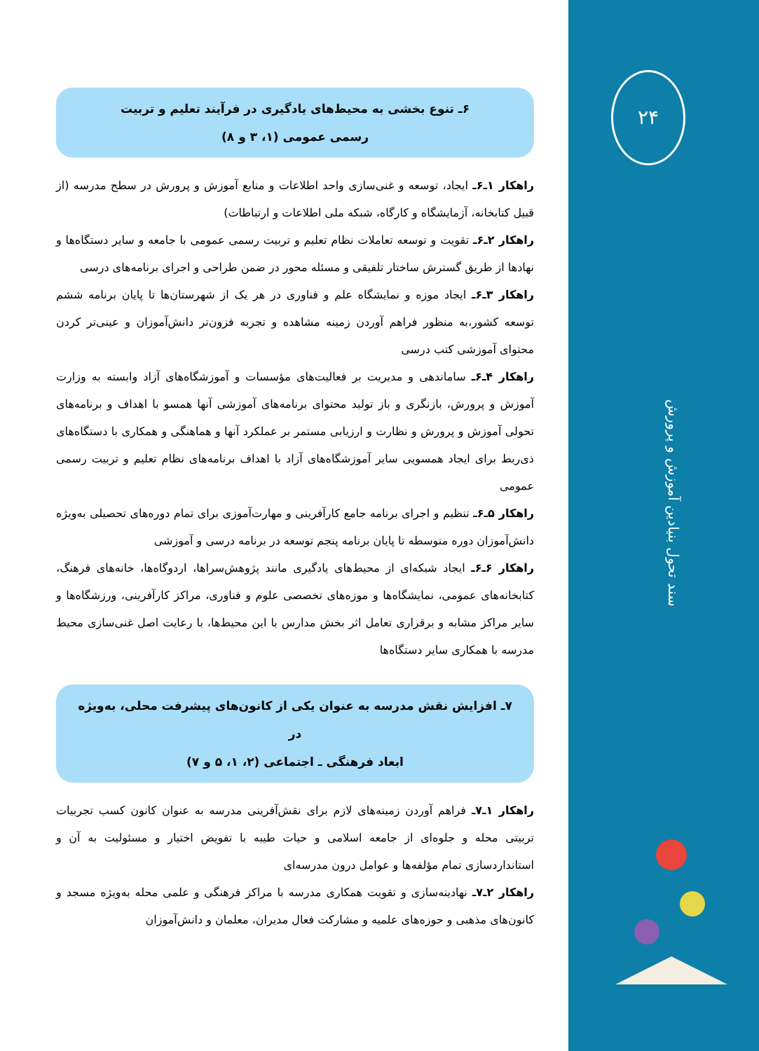۲۴
سند تحول بنیادین آموزش و پرورش
۶ـ تنوع بخشی به محیط‌های یادگیری در فرآیند تعلیم و تربیت
رسمی عمومی (۱، ۳ و ۸)
راهکار ۱ـ۶ـ ایجاد، توسعه و غنی‌سازی واحد اطلاعات و منابع آموزش و پرورش در سطح مدرسه (از قبیل کتابخانه، آزمایشگاه و کارگاه، شبکه ملی اطلاعات و ارتباطات)
راهکار ۲ـ۶ـ تقویت و توسعه تعاملات نظام تعلیم و تربیت رسمی عمومی با جامعه و سایر دستگاه‌ها و نهادها از طریق گسترش ساختار تلفیقی و مسئله محور در ضمن طراحی و اجرای برنامه‌های درسی
راهکار ۳ـ۶ـ ایجاد موزه و نمایشگاه علم و فناوری در هر یک از شهرستان‌ها تا پایان برنامه ششم توسعه کشور،به منظور فراهم آوردن زمینه مشاهده و تجربه فزون‌تر دانش‌آموزان و عینی‌تر کردن محتوای آموزشی کتب درسی
راهکار ۴ـ۶ـ ساماندهی و مدیریت بر فعالیت‌های مؤسسات و آموزشگاه‌های آزاد وابسته به وزارت آموزش و پرورش، بازنگری و باز تولید محتوای برنامه‌های آموزشی آنها همسو با اهداف و برنامه‌های تحولی آموزش و پرورش و نظارت و ارزیابی مستمر بر عملکرد آنها و هماهنگی و همکاری با دستگاه‌های ذی‌ربط برای ایجاد همسویی سایر آموزشگاه‌های آزاد با اهداف برنامه‌های نظام تعلیم و تربیت رسمی عمومی
راهکار ۵ـ۶ـ تنظیم و اجرای برنامه جامع کارآفرینی و مهارت‌آموزی برای تمام دوره‌های تحصیلی به‌ویژه دانش‌آموزان دوره متوسطه تا پایان برنامه پنجم توسعه در برنامه درسی و آموزشی
راهکار ۶ـ۶ـ ایجاد شبکه‌ای از محیط‌های یادگیری مانند پژوهش‌سراها، اردوگاه‌ها، خانه‌های فرهنگ، کتابخانه‌های عمومی، نمایشگاه‌ها و موزه‌های تخصصی علوم و فناوری، مراکز کارآفرینی، ورزشگاه‌ها و سایر مراکز مشابه و برقراری تعامل اثر بخش مدارس با این محیط‌ها، با رعایت اصل غنی‌سازی محیط مدرسه با همکاری سایر دستگاه‌ها
۷ـ افزایش نقش مدرسه به عنوان یکی از کانون‌های پیشرفت محلی، به‌ویژه در
ابعاد فرهنگی ـ اجتماعی (۲، ۱، ۵ و ۷)
راهکار ۱ـ۷ـ فراهم آوردن زمینه‌های لازم برای نقش‌آفرینی مدرسه به عنوان کانون کسب تجربیات تربیتی محله و جلوه‌ای از جامعه اسلامی و حیات طیبه با تفویض اختیار و مسئولیت به آن و استانداردسازی تمام مؤلفه‌ها و عوامل درون مدرسه‌ای
راهکار ۲ـ۷ـ نهادینه‌سازی و تقویت همکاری مدرسه با مراکز فرهنگی و علمی محله به‌ویژه مسجد و کانون‌های مذهبی و حوزه‌های علمیه و مشارکت فعال مدیران، معلمان و دانش‌آموزان